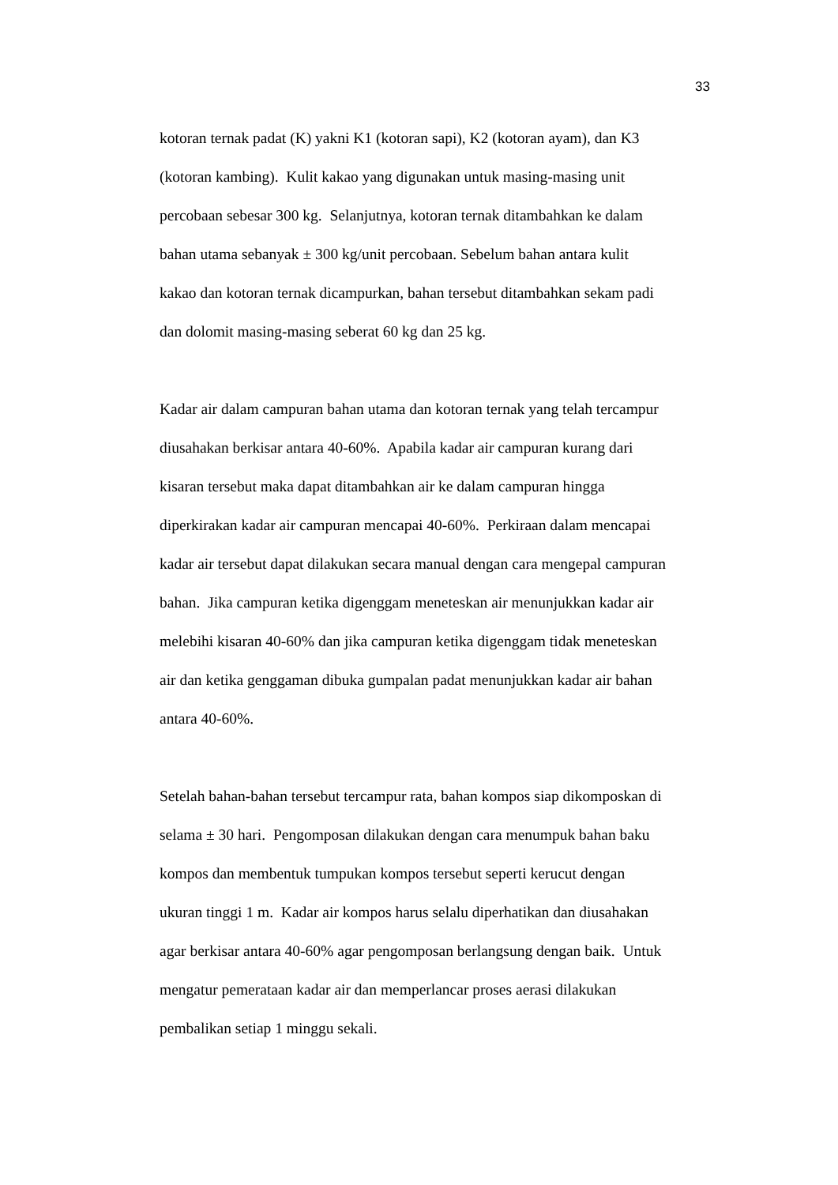33
kotoran ternak padat (K) yakni K1 (kotoran sapi), K2 (kotoran ayam), dan K3
(kotoran kambing). Kulit kakao yang digunakan untuk masing-masing unit
percobaan sebesar 300 kg. Selanjutnya, kotoran ternak ditambahkan ke dalam
bahan utama sebanyak ± 300 kg/unit percobaan. Sebelum bahan antara kulit
kakao dan kotoran ternak dicampurkan, bahan tersebut ditambahkan sekam padi
dan dolomit masing-masing seberat 60 kg dan 25 kg.
Kadar air dalam campuran bahan utama dan kotoran ternak yang telah tercampur
diusahakan berkisar antara 40-60%. Apabila kadar air campuran kurang dari
kisaran tersebut maka dapat ditambahkan air ke dalam campuran hingga
diperkirakan kadar air campuran mencapai 40-60%. Perkiraan dalam mencapai
kadar air tersebut dapat dilakukan secara manual dengan cara mengepal campuran
bahan. Jika campuran ketika digenggam meneteskan air menunjukkan kadar air
melebihi kisaran 40-60% dan jika campuran ketika digenggam tidak meneteskan
air dan ketika genggaman dibuka gumpalan padat menunjukkan kadar air bahan
antara 40-60%.
Setelah bahan-bahan tersebut tercampur rata, bahan kompos siap dikomposkan di
selama ± 30 hari. Pengomposan dilakukan dengan cara menumpuk bahan baku
kompos dan membentuk tumpukan kompos tersebut seperti kerucut dengan
ukuran tinggi 1 m. Kadar air kompos harus selalu diperhatikan dan diusahakan
agar berkisar antara 40-60% agar pengomposan berlangsung dengan baik. Untuk
mengatur pemerataan kadar air dan memperlancar proses aerasi dilakukan
pembalikan setiap 1 minggu sekali.